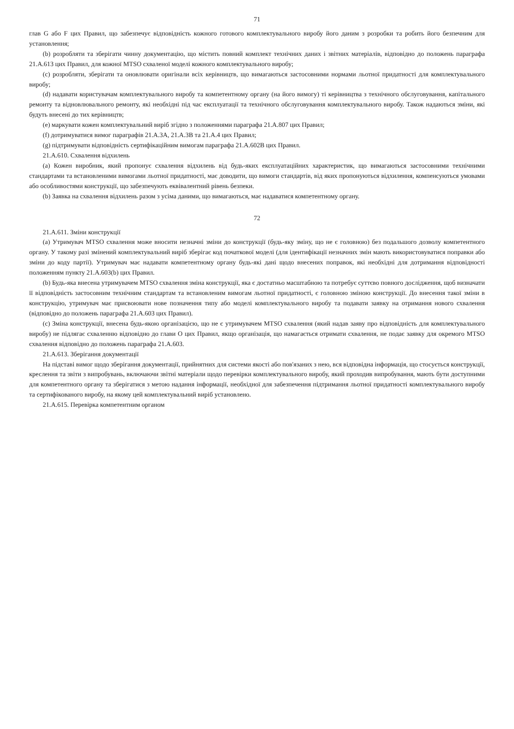71
глав G або F цих Правил, що забезпечує відповідність кожного готового комплектувального виробу його даним з розробки та робить його безпечним для установлення;
(b) розробляти та зберігати чинну документацію, що містить повний комплект технічних даних і звітних матеріалів, відповідно до положень параграфа 21.A.613 цих Правил, для кожної MTSO схваленої моделі кожного комплектувального виробу;
(c) розробляти, зберігати та оновлювати оригінали всіх керівництв, що вимагаються застосовними нормами льотної придатності для комплектувального виробу;
(d) надавати користувачам комплектувального виробу та компетентному органу (на його вимогу) ті керівництва з технічного обслуговування, капітального ремонту та відновлювального ремонту, які необхідні під час експлуатації та технічного обслуговування комплектувального виробу. Також надаються зміни, які будуть внесені до тих керівництв;
(e) маркувати кожен комплектувальний виріб згідно з положеннями параграфа 21.A.807 цих Правил;
(f) дотримуватися вимог параграфів 21.A.3A, 21.A.3B та 21.A.4 цих Правил;
(g) підтримувати відповідність сертифікаційним вимогам параграфа 21.A.602B цих Правил.
21.A.610. Схвалення відхилень
(a) Кожен виробник, який пропонує схвалення відхилень від будь-яких експлуатаційних характеристик, що вимагаються застосовними технічними стандартами та встановленими вимогами льотної придатності, має доводити, що вимоги стандартів, від яких пропонуються відхилення, компенсуються умовами або особливостями конструкції, що забезпечують еквівалентний рівень безпеки.
(b) Заявка на схвалення відхилень разом з усіма даними, що вимагаються, має надаватися компетентному органу.
72
21.A.611. Зміни конструкції
(a) Утримувач MTSO схвалення може вносити незначні зміни до конструкції (будь-яку зміну, що не є головною) без подальшого дозволу компетентного органу. У такому разі змінений комплектувальний виріб зберігає код початкової моделі (для ідентифікації незначних змін мають використовуватися поправки або зміни до коду партії). Утримувач має надавати компетентному органу будь-які дані щодо внесених поправок, які необхідні для дотримання відповідності положенням пункту 21.A.603(b) цих Правил.
(b) Будь-яка внесена утримувачем MTSO схвалення зміна конструкції, яка є достатньо масштабною та потребує суттєво повного дослідження, щоб визначати її відповідність застосовним технічним стандартам та встановленим вимогам льотної придатності, є головною зміною конструкції. До внесення такої зміни в конструкцію, утримувач має присвоювати нове позначення типу або моделі комплектувального виробу та подавати заявку на отримання нового схвалення (відповідно до положень параграфа 21.A.603 цих Правил).
(c) Зміна конструкції, внесена будь-якою організацією, що не є утримувачем MTSO схвалення (який надав заяву про відповідність для комплектувального виробу) не підлягає схваленню відповідно до глави O цих Правил, якщо організація, що намагається отримати схвалення, не подає заявку для окремого MTSO схвалення відповідно до положень параграфа 21.A.603.
21.A.613. Зберігання документації
На підставі вимог щодо зберігання документації, прийнятних для системи якості або пов'язаних з нею, вся відповідна інформація, що стосується конструкції, креслення та звіти з випробувань, включаючи звітні матеріали щодо перевірки комплектувального виробу, який проходив випробування, мають бути доступними для компетентного органу та зберігатися з метою надання інформації, необхідної для забезпечення підтримання льотної придатності комплектувального виробу та сертифікованого виробу, на якому цей комплектувальний виріб установлено.
21.A.615. Перевірка компетентним органом